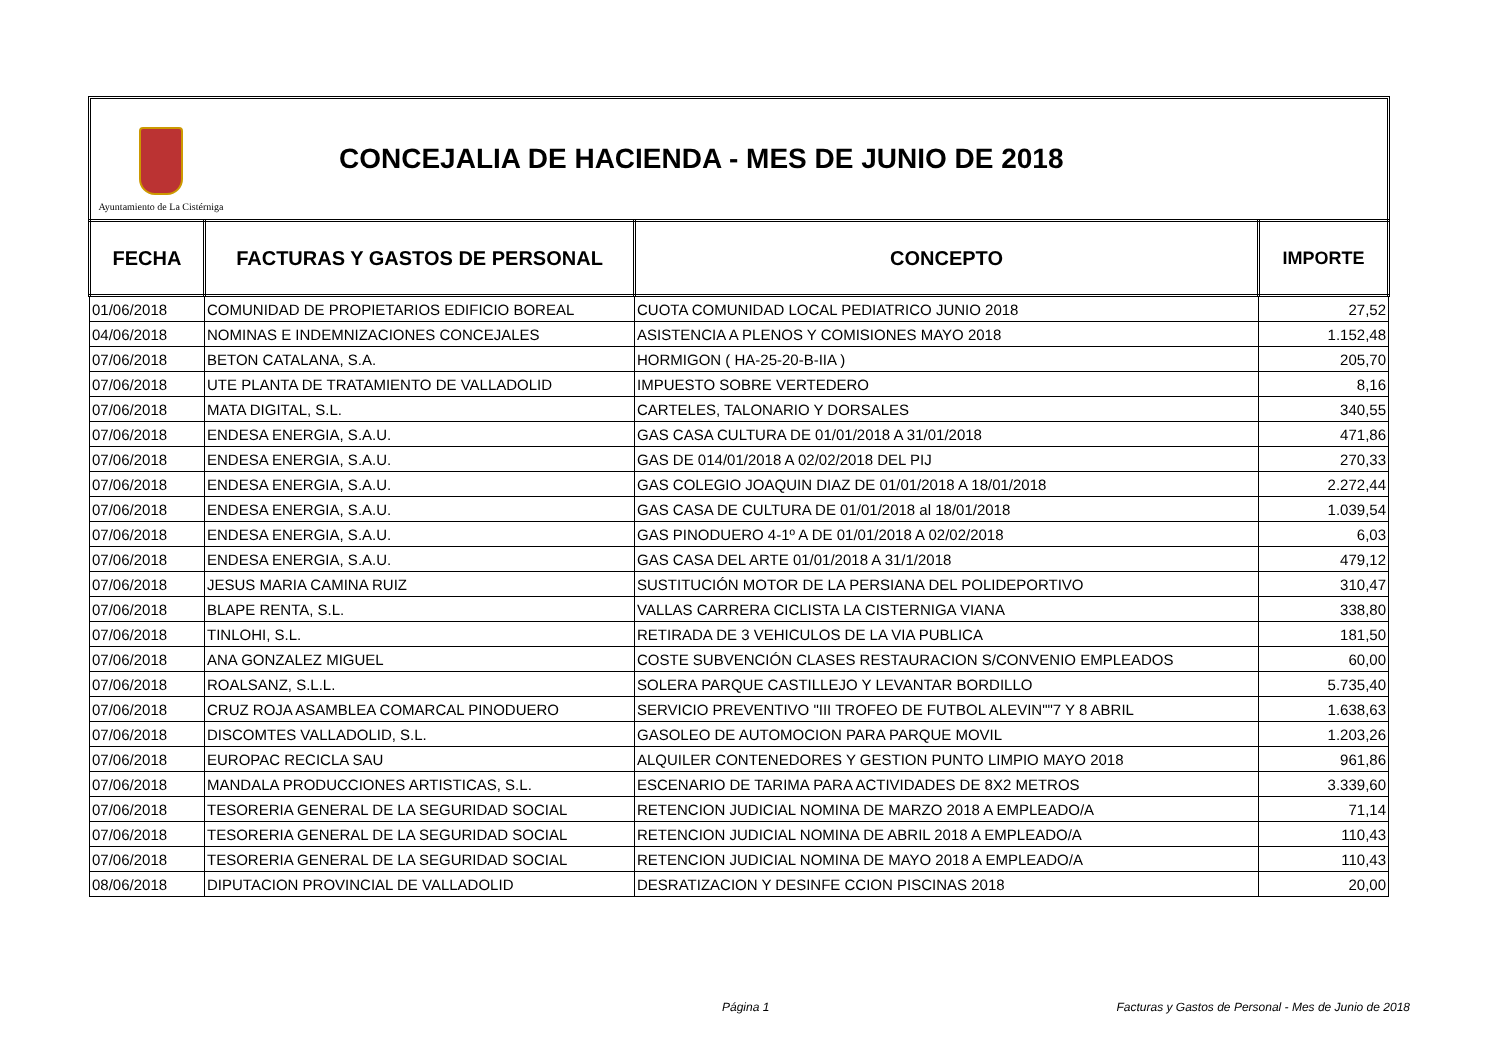Ayuntamiento de La Cistérniga
CONCEJALIA DE HACIENDA - MES DE JUNIO DE 2018
| FECHA | FACTURAS Y GASTOS DE PERSONAL | CONCEPTO | IMPORTE |
| --- | --- | --- | --- |
| 01/06/2018 | COMUNIDAD DE PROPIETARIOS EDIFICIO BOREAL | CUOTA COMUNIDAD LOCAL PEDIATRICO JUNIO 2018 | 27,52 |
| 04/06/2018 | NOMINAS E INDEMNIZACIONES CONCEJALES | ASISTENCIA A PLENOS Y COMISIONES MAYO 2018 | 1.152,48 |
| 07/06/2018 | BETON CATALANA, S.A. | HORMIGON ( HA-25-20-B-IIA ) | 205,70 |
| 07/06/2018 | UTE PLANTA DE TRATAMIENTO DE VALLADOLID | IMPUESTO SOBRE VERTEDERO | 8,16 |
| 07/06/2018 | MATA DIGITAL, S.L. | CARTELES, TALONARIO Y DORSALES | 340,55 |
| 07/06/2018 | ENDESA ENERGIA, S.A.U. | GAS CASA CULTURA DE 01/01/2018 A 31/01/2018 | 471,86 |
| 07/06/2018 | ENDESA ENERGIA, S.A.U. | GAS DE 014/01/2018 A 02/02/2018 DEL PIJ | 270,33 |
| 07/06/2018 | ENDESA ENERGIA, S.A.U. | GAS COLEGIO JOAQUIN DIAZ DE 01/01/2018 A 18/01/2018 | 2.272,44 |
| 07/06/2018 | ENDESA ENERGIA, S.A.U. | GAS CASA DE CULTURA DE 01/01/2018 al 18/01/2018 | 1.039,54 |
| 07/06/2018 | ENDESA ENERGIA, S.A.U. | GAS PINODUERO 4-1º A DE 01/01/2018 A 02/02/2018 | 6,03 |
| 07/06/2018 | ENDESA ENERGIA, S.A.U. | GAS CASA DEL ARTE 01/01/2018 A 31/1/2018 | 479,12 |
| 07/06/2018 | JESUS MARIA CAMINA RUIZ | SUSTITUCIÓN MOTOR DE LA PERSIANA DEL POLIDEPORTIVO | 310,47 |
| 07/06/2018 | BLAPE RENTA, S.L. | VALLAS CARRERA CICLISTA LA CISTERNIGA VIANA | 338,80 |
| 07/06/2018 | TINLOHI, S.L. | RETIRADA DE 3 VEHICULOS DE LA VIA PUBLICA | 181,50 |
| 07/06/2018 | ANA GONZALEZ MIGUEL | COSTE SUBVENCIÓN CLASES RESTAURACION S/CONVENIO EMPLEADOS | 60,00 |
| 07/06/2018 | ROALSANZ, S.L.L. | SOLERA PARQUE CASTILLEJO Y LEVANTAR BORDILLO | 5.735,40 |
| 07/06/2018 | CRUZ ROJA ASAMBLEA COMARCAL PINODUERO | SERVICIO PREVENTIVO "III TROFEO DE FUTBOL ALEVIN""7 Y 8 ABRIL | 1.638,63 |
| 07/06/2018 | DISCOMTES VALLADOLID, S.L. | GASOLEO DE AUTOMOCION PARA PARQUE MOVIL | 1.203,26 |
| 07/06/2018 | EUROPAC RECICLA SAU | ALQUILER CONTENEDORES Y GESTION PUNTO LIMPIO MAYO 2018 | 961,86 |
| 07/06/2018 | MANDALA PRODUCCIONES ARTISTICAS, S.L. | ESCENARIO DE TARIMA PARA ACTIVIDADES DE 8X2 METROS | 3.339,60 |
| 07/06/2018 | TESORERIA GENERAL DE LA SEGURIDAD SOCIAL | RETENCION JUDICIAL NOMINA DE MARZO 2018 A EMPLEADO/A | 71,14 |
| 07/06/2018 | TESORERIA GENERAL DE LA SEGURIDAD SOCIAL | RETENCION JUDICIAL NOMINA DE ABRIL 2018 A EMPLEADO/A | 110,43 |
| 07/06/2018 | TESORERIA GENERAL DE LA SEGURIDAD SOCIAL | RETENCION JUDICIAL NOMINA DE MAYO 2018 A EMPLEADO/A | 110,43 |
| 08/06/2018 | DIPUTACION PROVINCIAL DE VALLADOLID | DESRATIZACION Y DESINFE CCION PISCINAS 2018 | 20,00 |
Página 1 Facturas y Gastos de Personal - Mes de Junio de 2018